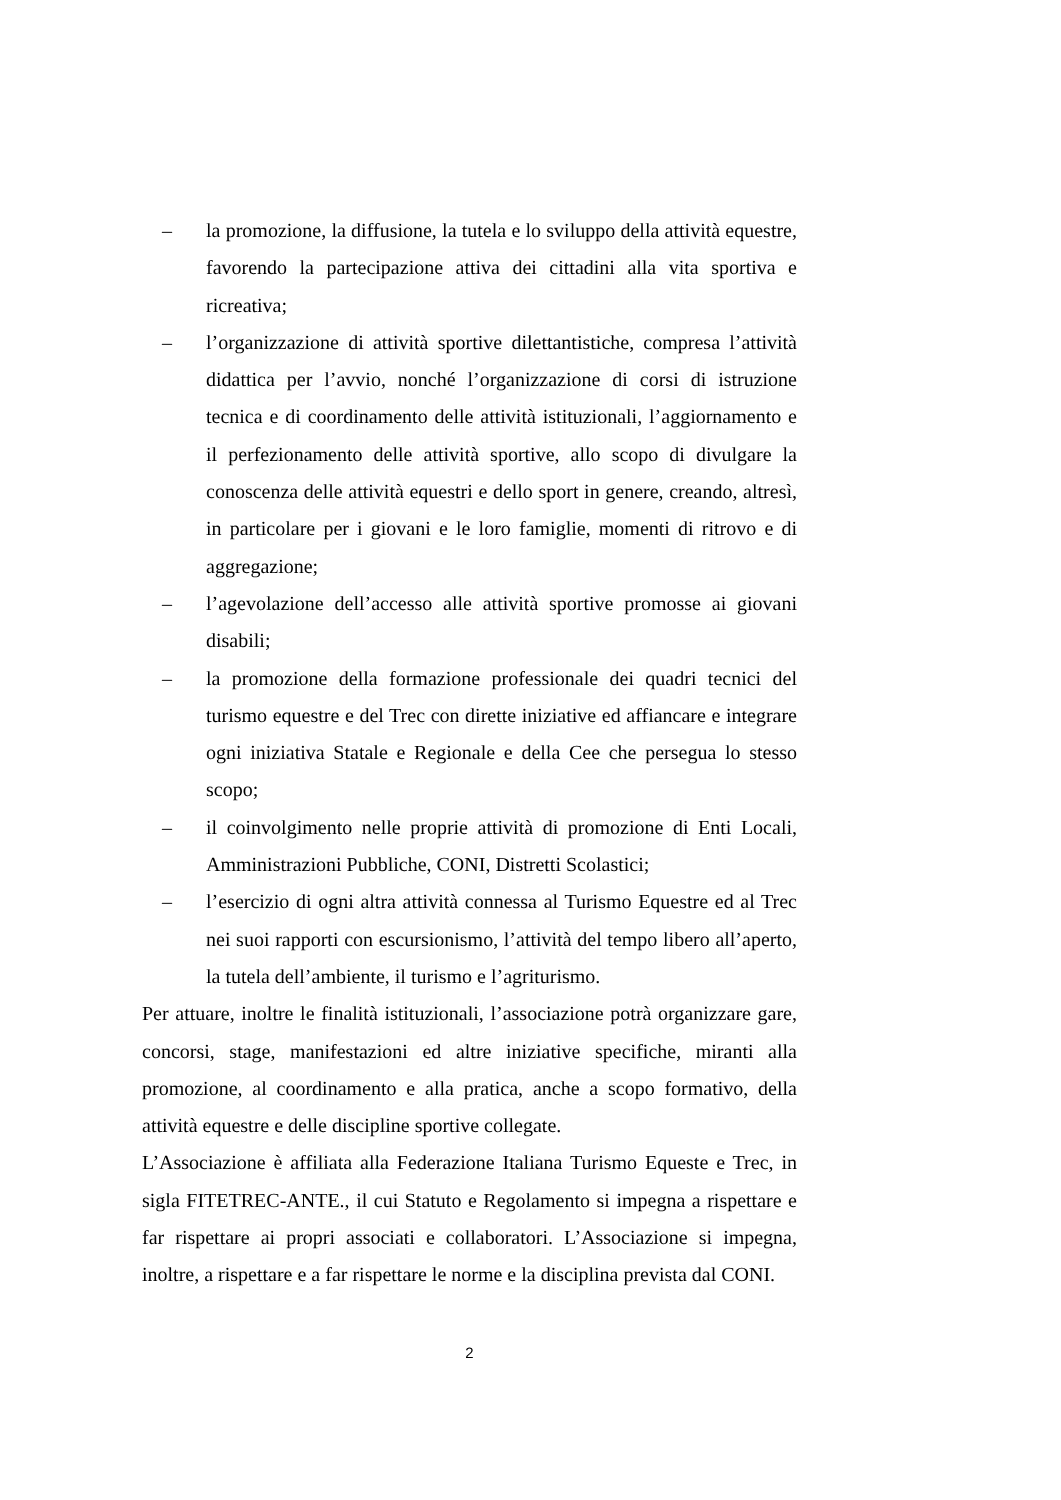– la promozione, la diffusione, la tutela e lo sviluppo della attività equestre, favorendo la partecipazione attiva dei cittadini alla vita sportiva e ricreativa;
– l’organizzazione di attività sportive dilettantistiche, compresa l’attività didattica per l’avvio, nonché l’organizzazione di corsi di istruzione tecnica e di coordinamento delle attività istituzionali, l’aggiornamento e il perfezionamento delle attività sportive, allo scopo di divulgare la conoscenza delle attività equestri e dello sport in genere, creando, altresì, in particolare per i giovani e le loro famiglie, momenti di ritrovo e di aggregazione;
– l’agevolazione dell’accesso alle attività sportive promosse ai giovani disabili;
– la promozione della formazione professionale dei quadri tecnici del turismo equestre e del Trec con dirette iniziative ed affiancare e integrare ogni iniziativa Statale e Regionale e della Cee che persegua lo stesso scopo;
– il coinvolgimento nelle proprie attività di promozione di Enti Locali, Amministrazioni Pubbliche, CONI, Distretti Scolastici;
– l’esercizio di ogni altra attività connessa al Turismo Equestre ed al Trec nei suoi rapporti con escursionismo, l’attività del tempo libero all’aperto, la tutela dell’ambiente, il turismo e l’agriturismo.
Per attuare, inoltre le finalità istituzionali, l’associazione potrà organizzare gare, concorsi, stage, manifestazioni ed altre iniziative specifiche, miranti alla promozione, al coordinamento e alla pratica, anche a scopo formativo, della attività equestre e delle discipline sportive collegate.
L’Associazione è affiliata alla Federazione Italiana Turismo Equeste e Trec, in sigla FITETREC-ANTE., il cui Statuto e Regolamento si impegna a rispettare e far rispettare ai propri associati e collaboratori. L’Associazione si impegna, inoltre, a rispettare e a far rispettare le norme e la disciplina prevista dal CONI.
2